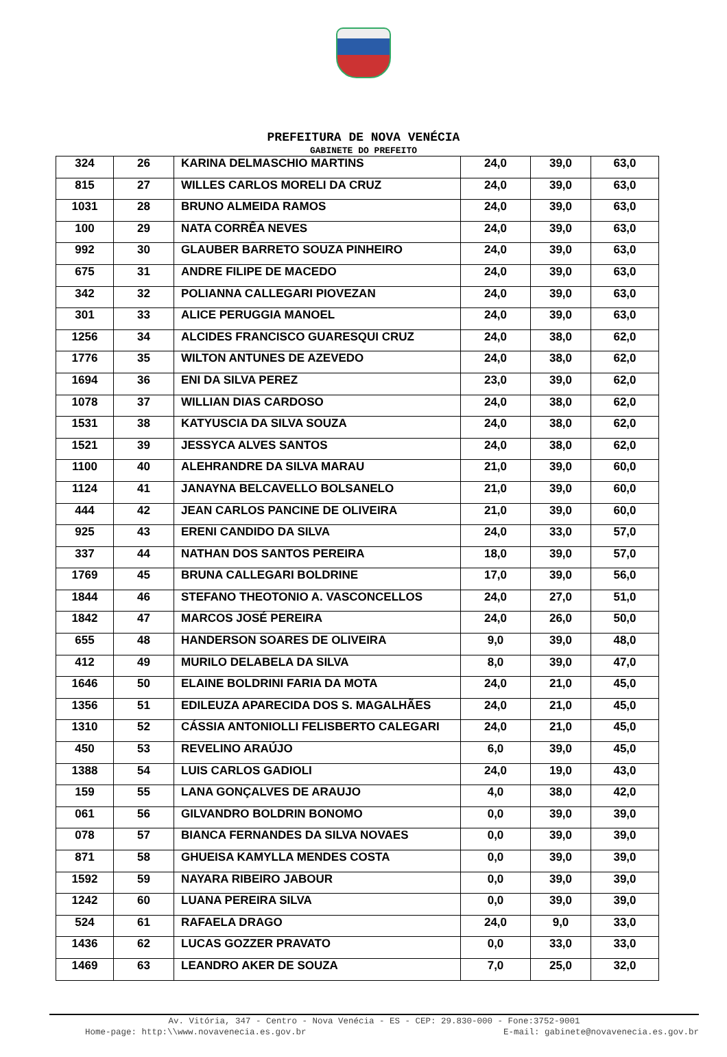PREFEITURA DE NOVA VENÉCIA
GABINETE DO PREFEITO
| 324 | 26 | KARINA DELMASCHIO MARTINS | 24,0 | 39,0 | 63,0 |
| 815 | 27 | WILLES CARLOS MORELI DA CRUZ | 24,0 | 39,0 | 63,0 |
| 1031 | 28 | BRUNO ALMEIDA RAMOS | 24,0 | 39,0 | 63,0 |
| 100 | 29 | NATA CORRÊA NEVES | 24,0 | 39,0 | 63,0 |
| 992 | 30 | GLAUBER BARRETO SOUZA PINHEIRO | 24,0 | 39,0 | 63,0 |
| 675 | 31 | ANDRE FILIPE DE MACEDO | 24,0 | 39,0 | 63,0 |
| 342 | 32 | POLIANNA CALLEGARI PIOVEZAN | 24,0 | 39,0 | 63,0 |
| 301 | 33 | ALICE PERUGGIA MANOEL | 24,0 | 39,0 | 63,0 |
| 1256 | 34 | ALCIDES FRANCISCO GUARESQUI CRUZ | 24,0 | 38,0 | 62,0 |
| 1776 | 35 | WILTON ANTUNES DE AZEVEDO | 24,0 | 38,0 | 62,0 |
| 1694 | 36 | ENI DA SILVA PEREZ | 23,0 | 39,0 | 62,0 |
| 1078 | 37 | WILLIAN DIAS CARDOSO | 24,0 | 38,0 | 62,0 |
| 1531 | 38 | KATYUSCIA DA SILVA SOUZA | 24,0 | 38,0 | 62,0 |
| 1521 | 39 | JESSYCA ALVES SANTOS | 24,0 | 38,0 | 62,0 |
| 1100 | 40 | ALEHRANDRE DA SILVA MARAU | 21,0 | 39,0 | 60,0 |
| 1124 | 41 | JANAYNA BELCAVELLO BOLSANELO | 21,0 | 39,0 | 60,0 |
| 444 | 42 | JEAN CARLOS PANCINE DE OLIVEIRA | 21,0 | 39,0 | 60,0 |
| 925 | 43 | ERENI CANDIDO DA SILVA | 24,0 | 33,0 | 57,0 |
| 337 | 44 | NATHAN DOS SANTOS PEREIRA | 18,0 | 39,0 | 57,0 |
| 1769 | 45 | BRUNA CALLEGARI BOLDRINE | 17,0 | 39,0 | 56,0 |
| 1844 | 46 | STEFANO THEOTONIO A. VASCONCELLOS | 24,0 | 27,0 | 51,0 |
| 1842 | 47 | MARCOS JOSÉ PEREIRA | 24,0 | 26,0 | 50,0 |
| 655 | 48 | HANDERSON SOARES DE OLIVEIRA | 9,0 | 39,0 | 48,0 |
| 412 | 49 | MURILO DELABELA DA SILVA | 8,0 | 39,0 | 47,0 |
| 1646 | 50 | ELAINE BOLDRINI FARIA DA MOTA | 24,0 | 21,0 | 45,0 |
| 1356 | 51 | EDILEUZA APARECIDA DOS S. MAGALHÃES | 24,0 | 21,0 | 45,0 |
| 1310 | 52 | CÁSSIA ANTONIOLLI FELISBERTO CALEGARI | 24,0 | 21,0 | 45,0 |
| 450 | 53 | REVELINO ARAÚJO | 6,0 | 39,0 | 45,0 |
| 1388 | 54 | LUIS CARLOS GADIOLI | 24,0 | 19,0 | 43,0 |
| 159 | 55 | LANA GONÇALVES DE ARAUJO | 4,0 | 38,0 | 42,0 |
| 061 | 56 | GILVANDRO BOLDRIN BONOMO | 0,0 | 39,0 | 39,0 |
| 078 | 57 | BIANCA FERNANDES DA SILVA NOVAES | 0,0 | 39,0 | 39,0 |
| 871 | 58 | GHUEISA KAMYLLA MENDES COSTA | 0,0 | 39,0 | 39,0 |
| 1592 | 59 | NAYARA RIBEIRO JABOUR | 0,0 | 39,0 | 39,0 |
| 1242 | 60 | LUANA PEREIRA SILVA | 0,0 | 39,0 | 39,0 |
| 524 | 61 | RAFAELA DRAGO | 24,0 | 9,0 | 33,0 |
| 1436 | 62 | LUCAS GOZZER PRAVATO | 0,0 | 33,0 | 33,0 |
| 1469 | 63 | LEANDRO AKER DE SOUZA | 7,0 | 25,0 | 32,0 |
Av. Vitória, 347 - Centro - Nova Venécia - ES - CEP: 29.830-000 - Fone:3752-9001
Home-page: http:\\www.novavenecia.es.gov.br E-mail: gabinete@novavenecia.es.gov.br